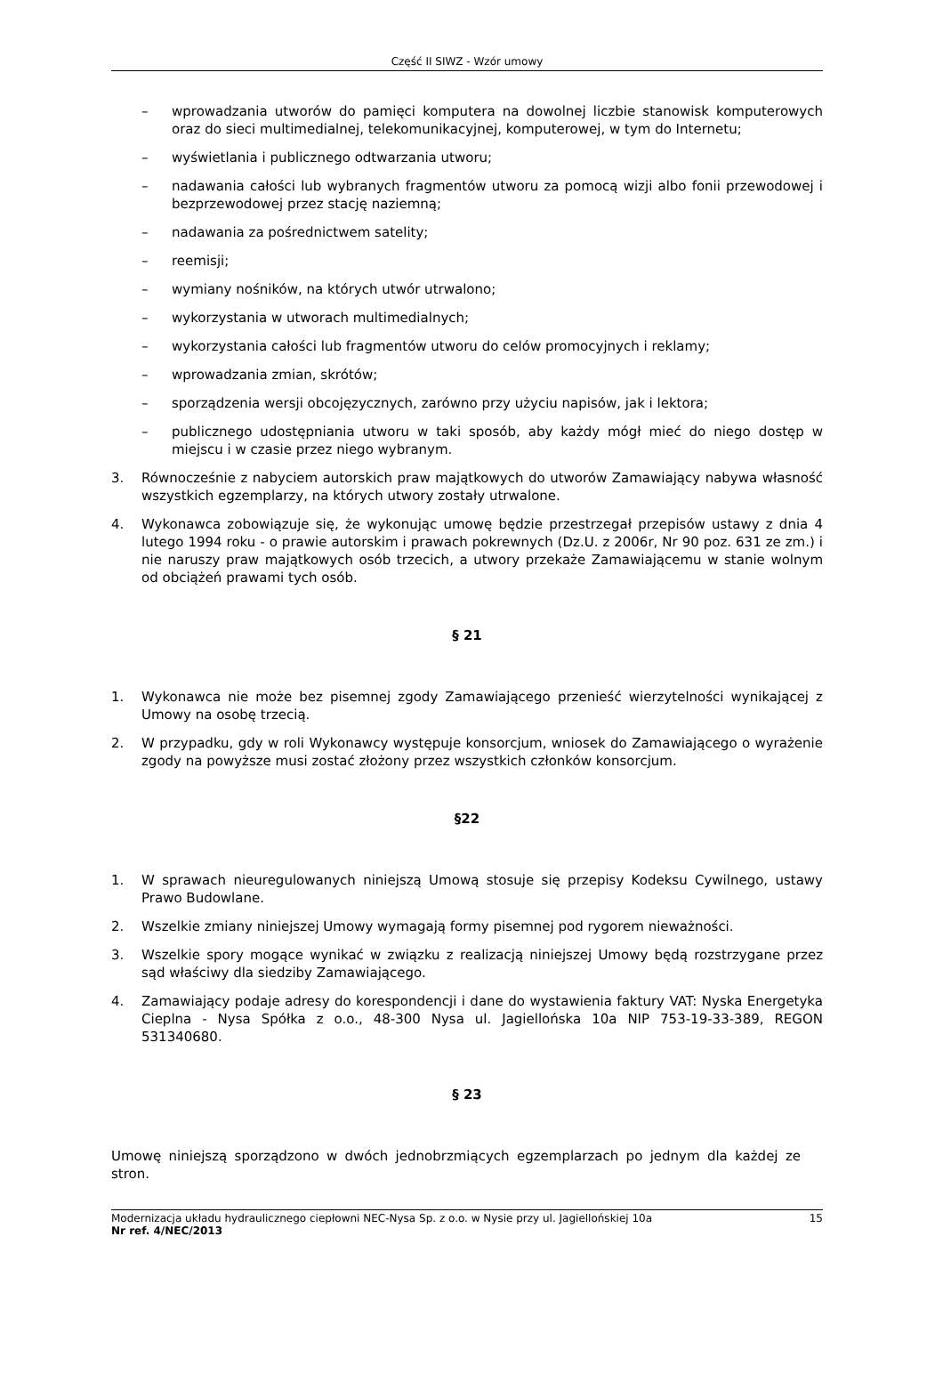Część II SIWZ - Wzór umowy
– wprowadzania utworów do pamięci komputera na dowolnej liczbie stanowisk komputerowych oraz do sieci multimedialnej, telekomunikacyjnej, komputerowej, w tym do Internetu;
– wyświetlania i publicznego odtwarzania utworu;
– nadawania całości lub wybranych fragmentów utworu za pomocą wizji albo fonii przewodowej i bezprzewodowej przez stację naziemną;
– nadawania za pośrednictwem satelity;
– reemisji;
– wymiany nośników, na których utwór utrwalono;
– wykorzystania w utworach multimedialnych;
– wykorzystania całości lub fragmentów utworu do celów promocyjnych i reklamy;
– wprowadzania zmian, skrótów;
– sporządzenia wersji obcojęzycznych, zarówno przy użyciu napisów, jak i lektora;
– publicznego udostępniania utworu w taki sposób, aby każdy mógł mieć do niego dostęp w miejscu i w czasie przez niego wybranym.
3. Równocześnie z nabyciem autorskich praw majątkowych do utworów Zamawiający nabywa własność wszystkich egzemplarzy, na których utwory zostały utrwalone.
4. Wykonawca zobowiązuje się, że wykonując umowę będzie przestrzegał przepisów ustawy z dnia 4 lutego 1994 roku - o prawie autorskim i prawach pokrewnych (Dz.U. z 2006r, Nr 90 poz. 631 ze zm.) i nie naruszy praw majątkowych osób trzecich, a utwory przekaże Zamawiającemu w stanie wolnym od obciążeń prawami tych osób.
§ 21
1. Wykonawca nie może bez pisemnej zgody Zamawiającego przenieść wierzytelności wynikającej z Umowy na osobę trzecią.
2. W przypadku, gdy w roli Wykonawcy występuje konsorcjum, wniosek do Zamawiającego o wyrażenie zgody na powyższe musi zostać złożony przez wszystkich członków konsorcjum.
§22
1. W sprawach nieuregulowanych niniejszą Umową stosuje się przepisy Kodeksu Cywilnego, ustawy Prawo Budowlane.
2. Wszelkie zmiany niniejszej Umowy wymagają formy pisemnej pod rygorem nieważności.
3. Wszelkie spory mogące wynikać w związku z realizacją niniejszej Umowy będą rozstrzygane przez sąd właściwy dla siedziby Zamawiającego.
4. Zamawiający podaje adresy do korespondencji i dane do wystawienia faktury VAT: Nyska Energetyka Cieplna - Nysa Spółka z o.o., 48-300 Nysa ul. Jagiellońska 10a NIP 753-19-33-389, REGON 531340680.
§ 23
Umowę niniejszą sporządzono w dwóch jednobrzmiących egzemplarzach po jednym dla każdej ze stron.
Modernizacja układu hydraulicznego ciepłowni NEC-Nysa Sp. z o.o. w Nysie przy ul. Jagiellońskiej 10a 15
Nr ref. 4/NEC/2013